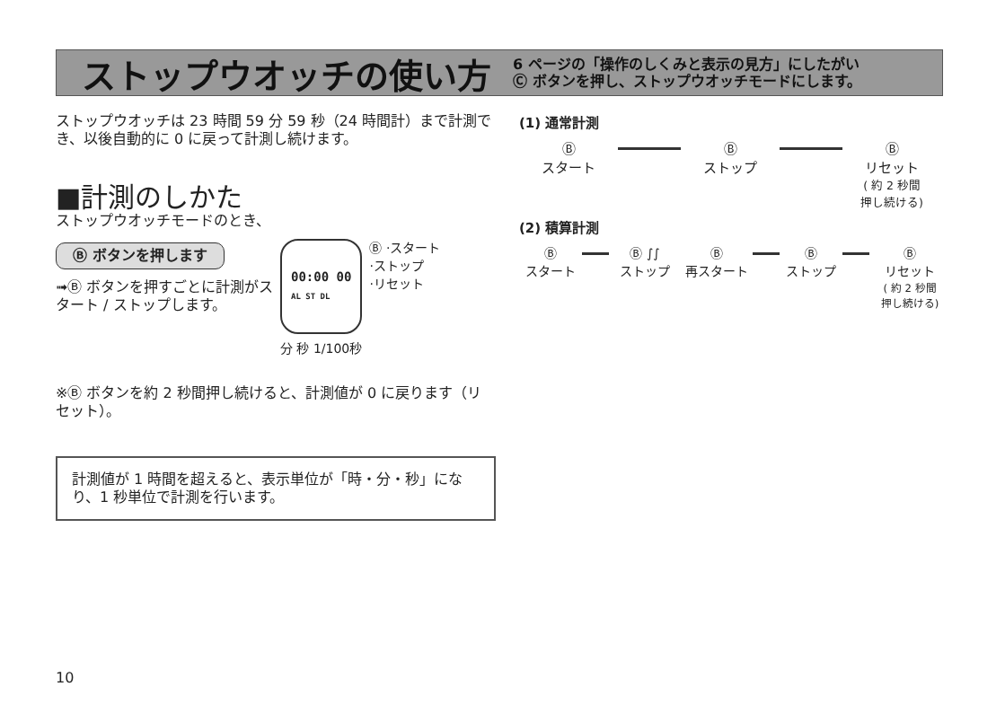ストップウオッチの使い方
6 ページの「操作のしくみと表示の見方」にしたがい
Ⓒ ボタンを押し、ストップウオッチモードにします。
ストップウオッチは 23 時間 59 分 59 秒（24 時間計）まで計測でき、以後自動的に 0 に戻って計測し続けます。
■計測のしかた
ストップウオッチモードのとき、
Ⓑ ボタンを押します
➟Ⓑ ボタンを押すごとに計測がスタート / ストップします。
00:00 00
AL ST DL
Ⓑ ·スタート
·ストップ
·リセット
分 秒 1/100秒
※Ⓑ ボタンを約 2 秒間押し続けると、計測値が 0 に戻ります（リセット）。
計測値が 1 時間を超えると、表示単位が「時・分・秒」になり、1 秒単位で計測を行います。
(1) 通常計測
Ⓑ
スタート
Ⓑ
ストップ
Ⓑ
リセット
( 約 2 秒間
押し続ける)
(2) 積算計測
Ⓑ
スタート
Ⓑ ∫∫
ストップ
Ⓑ
再スタート
Ⓑ
ストップ
Ⓑ
リセット
( 約 2 秒間
押し続ける)
10